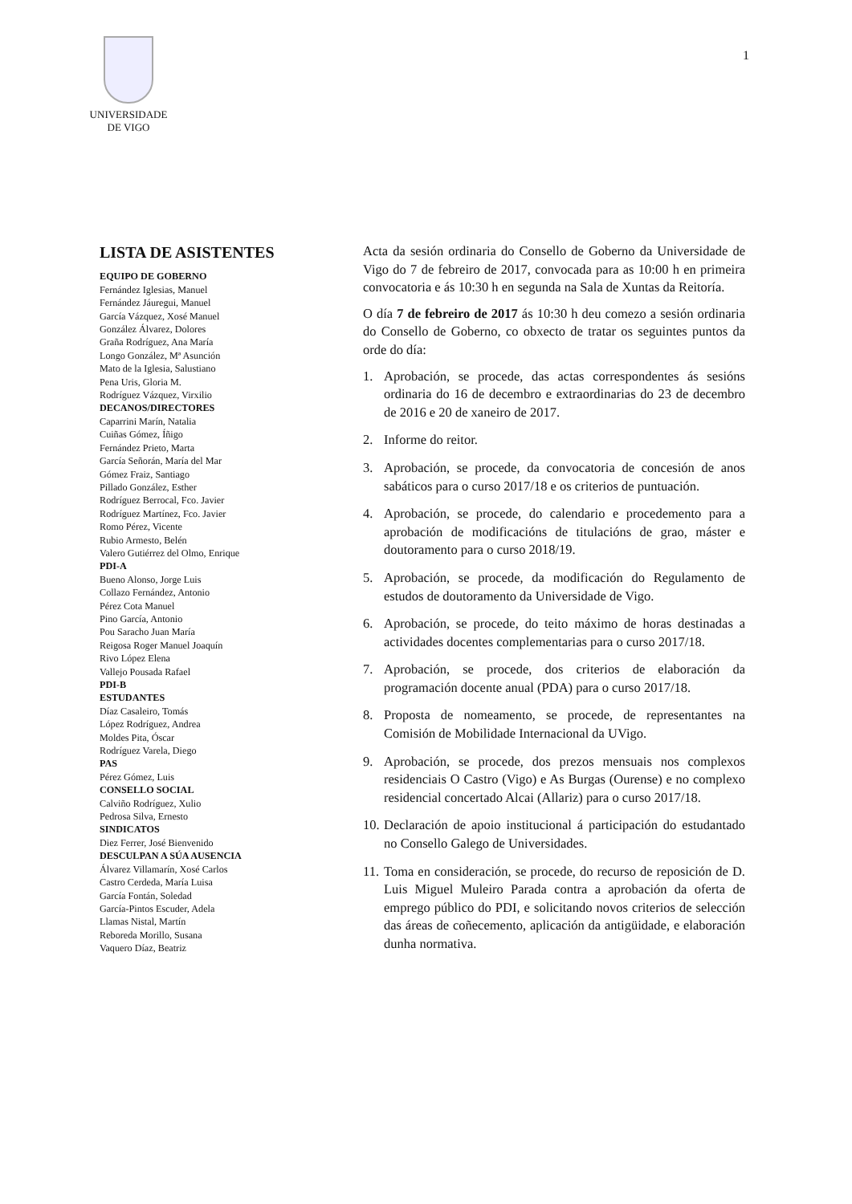UNIVERSIDADE
DE VIGO
1
LISTA DE ASISTENTES
EQUIPO DE GOBERNO
Fernández Iglesias, Manuel
Fernández Jáuregui, Manuel
García Vázquez, Xosé Manuel
González Álvarez, Dolores
Graña Rodríguez, Ana María
Longo González, Mª Asunción
Mato de la Iglesia, Salustiano
Pena Uris, Gloria M.
Rodríguez Vázquez, Virxilio
DECANOS/DIRECTORES
Caparrini Marín, Natalia
Cuiñas Gómez, Íñigo
Fernández Prieto, Marta
García Señorán, María del Mar
Gómez Fraiz, Santiago
Pillado González, Esther
Rodríguez Berrocal, Fco. Javier
Rodríguez Martínez, Fco. Javier
Romo Pérez, Vicente
Rubio Armesto, Belén
Valero Gutiérrez del Olmo, Enrique
PDI-A
Bueno Alonso, Jorge Luis
Collazo Fernández, Antonio
Pérez Cota Manuel
Pino García, Antonio
Pou Saracho Juan María
Reigosa Roger Manuel Joaquín
Rivo López Elena
Vallejo Pousada Rafael
PDI-B
ESTUDANTES
Díaz Casaleiro, Tomás
López Rodríguez, Andrea
Moldes Pita, Óscar
Rodríguez Varela, Diego
PAS
Pérez Gómez, Luis
CONSELLO SOCIAL
Calviño Rodríguez, Xulio
Pedrosa Silva, Ernesto
SINDICATOS
Diez Ferrer, José Bienvenido
DESCULPAN A SÚA AUSENCIA
Álvarez Villamarín, Xosé Carlos
Castro Cerdeda, María Luisa
García Fontán, Soledad
García-Pintos Escuder, Adela
Llamas Nistal, Martín
Reboreda Morillo, Susana
Vaquero Díaz, Beatriz
Acta da sesión ordinaria do Consello de Goberno da Universidade de Vigo do 7 de febreiro de 2017, convocada para as 10:00 h en primeira convocatoria e ás 10:30 h en segunda na Sala de Xuntas da Reitoría.
O día 7 de febreiro de 2017 ás 10:30 h deu comezo a sesión ordinaria do Consello de Goberno, co obxecto de tratar os seguintes puntos da orde do día:
1. Aprobación, se procede, das actas correspondentes ás sesións ordinaria do 16 de decembro e extraordinarias do 23 de decembro de 2016 e 20 de xaneiro de 2017.
2. Informe do reitor.
3. Aprobación, se procede, da convocatoria de concesión de anos sabáticos para o curso 2017/18 e os criterios de puntuación.
4. Aprobación, se procede, do calendario e procedemento para a aprobación de modificacións de titulacións de grao, máster e doutoramento para o curso 2018/19.
5. Aprobación, se procede, da modificación do Regulamento de estudos de doutoramento da Universidade de Vigo.
6. Aprobación, se procede, do teito máximo de horas destinadas a actividades docentes complementarias para o curso 2017/18.
7. Aprobación, se procede, dos criterios de elaboración da programación docente anual (PDA) para o curso 2017/18.
8. Proposta de nomeamento, se procede, de representantes na Comisión de Mobilidade Internacional da UVigo.
9. Aprobación, se procede, dos prezos mensuais nos complexos residenciais O Castro (Vigo) e As Burgas (Ourense) e no complexo residencial concertado Alcai (Allariz) para o curso 2017/18.
10.
Declaración de apoio institucional á participación do estudantado no Consello Galego de Universidades.
11.
Toma en consideración, se procede, do recurso de reposición de D. Luis Miguel Muleiro Parada contra a aprobación da oferta de emprego público do PDI, e solicitando novos criterios de selección das áreas de coñecemento, aplicación da antigüidade, e elaboración dunha normativa.